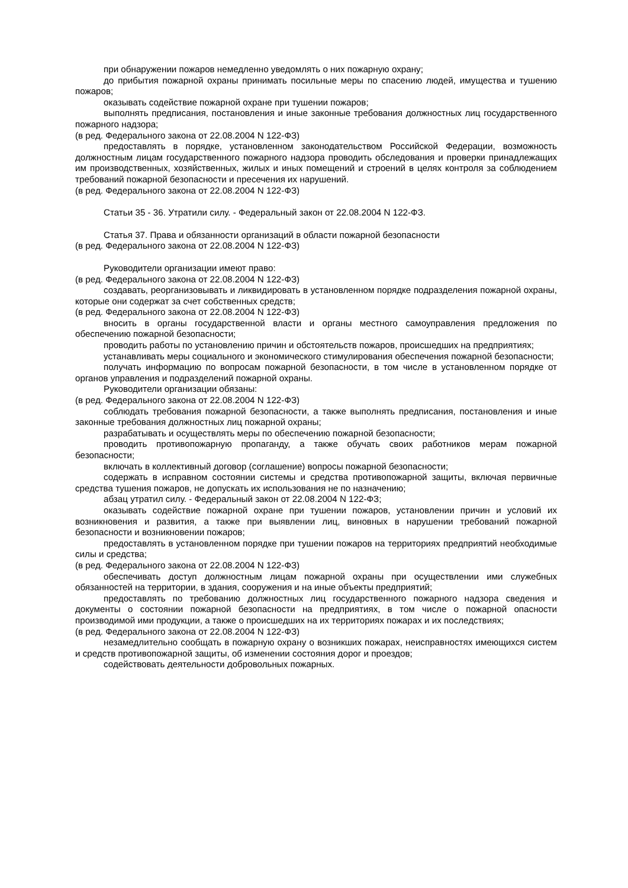при обнаружении пожаров немедленно уведомлять о них пожарную охрану;
до прибытия пожарной охраны принимать посильные меры по спасению людей, имущества и тушению пожаров;
оказывать содействие пожарной охране при тушении пожаров;
выполнять предписания, постановления и иные законные требования должностных лиц государственного пожарного надзора;
(в ред. Федерального закона от 22.08.2004 N 122-ФЗ)
предоставлять в порядке, установленном законодательством Российской Федерации, возможность должностным лицам государственного пожарного надзора проводить обследования и проверки принадлежащих им производственных, хозяйственных, жилых и иных помещений и строений в целях контроля за соблюдением требований пожарной безопасности и пресечения их нарушений.
(в ред. Федерального закона от 22.08.2004 N 122-ФЗ)
Статьи 35 - 36. Утратили силу. - Федеральный закон от 22.08.2004 N 122-ФЗ.
Статья 37. Права и обязанности организаций в области пожарной безопасности
(в ред. Федерального закона от 22.08.2004 N 122-ФЗ)
Руководители организации имеют право:
(в ред. Федерального закона от 22.08.2004 N 122-ФЗ)
создавать, реорганизовывать и ликвидировать в установленном порядке подразделения пожарной охраны, которые они содержат за счет собственных средств;
(в ред. Федерального закона от 22.08.2004 N 122-ФЗ)
вносить в органы государственной власти и органы местного самоуправления предложения по обеспечению пожарной безопасности;
проводить работы по установлению причин и обстоятельств пожаров, происшедших на предприятиях;
устанавливать меры социального и экономического стимулирования обеспечения пожарной безопасности;
получать информацию по вопросам пожарной безопасности, в том числе в установленном порядке от органов управления и подразделений пожарной охраны.
Руководители организации обязаны:
(в ред. Федерального закона от 22.08.2004 N 122-ФЗ)
соблюдать требования пожарной безопасности, а также выполнять предписания, постановления и иные законные требования должностных лиц пожарной охраны;
разрабатывать и осуществлять меры по обеспечению пожарной безопасности;
проводить противопожарную пропаганду, а также обучать своих работников мерам пожарной безопасности;
включать в коллективный договор (соглашение) вопросы пожарной безопасности;
содержать в исправном состоянии системы и средства противопожарной защиты, включая первичные средства тушения пожаров, не допускать их использования не по назначению;
абзац утратил силу. - Федеральный закон от 22.08.2004 N 122-ФЗ;
оказывать содействие пожарной охране при тушении пожаров, установлении причин и условий их возникновения и развития, а также при выявлении лиц, виновных в нарушении требований пожарной безопасности и возникновении пожаров;
предоставлять в установленном порядке при тушении пожаров на территориях предприятий необходимые силы и средства;
(в ред. Федерального закона от 22.08.2004 N 122-ФЗ)
обеспечивать доступ должностным лицам пожарной охраны при осуществлении ими служебных обязанностей на территории, в здания, сооружения и на иные объекты предприятий;
предоставлять по требованию должностных лиц государственного пожарного надзора сведения и документы о состоянии пожарной безопасности на предприятиях, в том числе о пожарной опасности производимой ими продукции, а также о происшедших на их территориях пожарах и их последствиях;
(в ред. Федерального закона от 22.08.2004 N 122-ФЗ)
незамедлительно сообщать в пожарную охрану о возникших пожарах, неисправностях имеющихся систем и средств противопожарной защиты, об изменении состояния дорог и проездов;
содействовать деятельности добровольных пожарных.